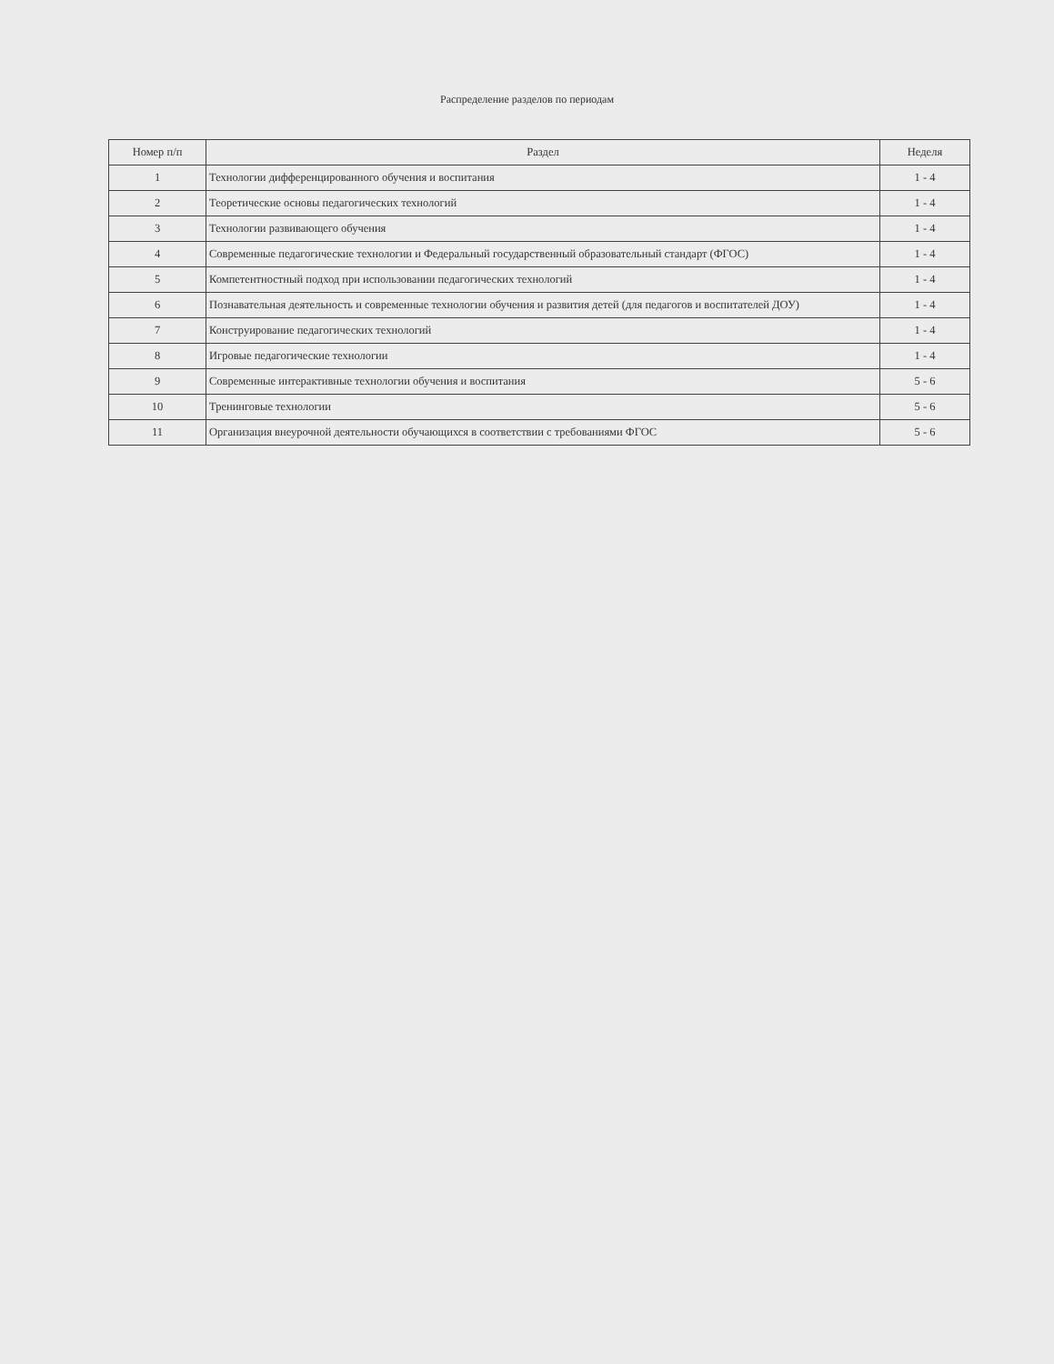Распределение разделов по периодам
| Номер п/п | Раздел | Неделя |
| --- | --- | --- |
| 1 | Технологии дифференцированного обучения и воспитания | 1 - 4 |
| 2 | Теоретические основы педагогических технологий | 1 - 4 |
| 3 | Технологии развивающего обучения | 1 - 4 |
| 4 | Современные педагогические технологии и Федеральный государственный образовательный стандарт (ФГОС) | 1 - 4 |
| 5 | Компетентностный подход при использовании педагогических технологий | 1 - 4 |
| 6 | Познавательная деятельность и современные технологии обучения и развития детей (для педагогов и воспитателей ДОУ) | 1 - 4 |
| 7 | Конструирование педагогических технологий | 1 - 4 |
| 8 | Игровые педагогические технологии | 1 - 4 |
| 9 | Современные интерактивные технологии обучения и воспитания | 5 - 6 |
| 10 | Тренинговые технологии | 5 - 6 |
| 11 | Организация внеурочной деятельности обучающихся в соответствии с требованиями ФГОС | 5 - 6 |